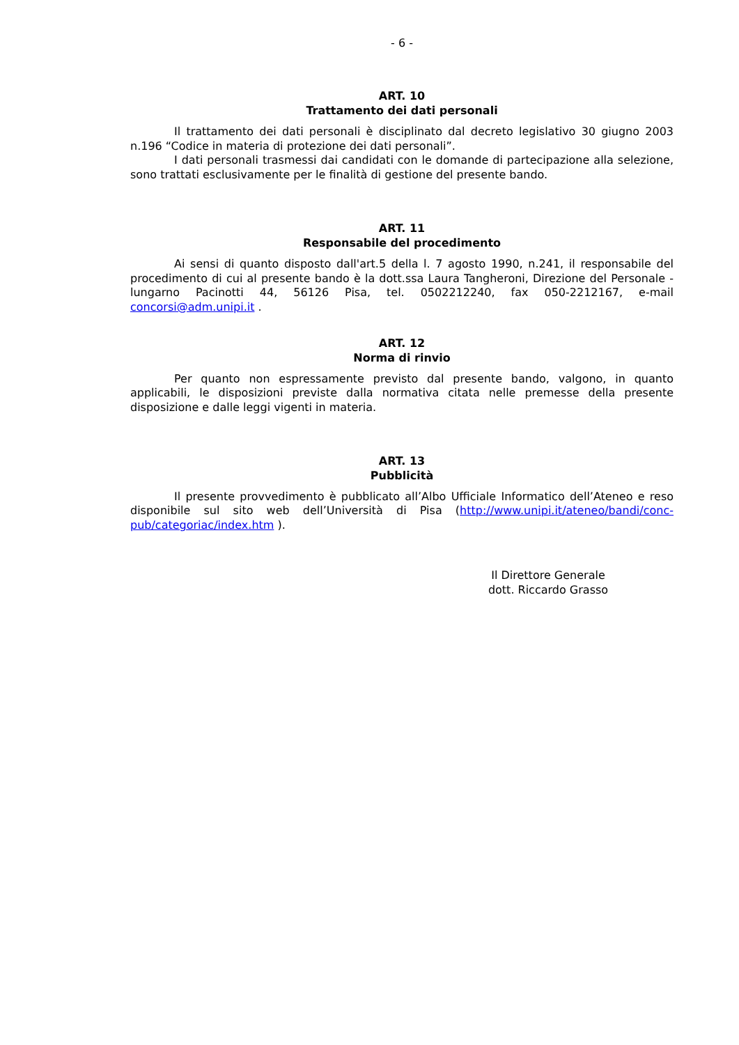- 6 -
ART. 10
Trattamento dei dati personali
Il trattamento dei dati personali è disciplinato dal decreto legislativo 30 giugno 2003 n.196 “Codice in materia di protezione dei dati personali”.
I dati personali trasmessi dai candidati con le domande di partecipazione alla selezione, sono trattati esclusivamente per le finalità di gestione del presente bando.
ART. 11
Responsabile del procedimento
Ai sensi di quanto disposto dall'art.5 della l. 7 agosto 1990, n.241, il responsabile del procedimento di cui al presente bando è la dott.ssa Laura Tangheroni, Direzione del Personale - lungarno Pacinotti 44, 56126 Pisa, tel. 0502212240, fax 050-2212167, e-mail concorsi@adm.unipi.it .
ART. 12
Norma di rinvio
Per quanto non espressamente previsto dal presente bando, valgono, in quanto applicabili, le disposizioni previste dalla normativa citata nelle premesse della presente disposizione e dalle leggi vigenti in materia.
ART. 13
Pubblicità
Il presente provvedimento è pubblicato all’Albo Ufficiale Informatico dell’Ateneo e reso disponibile sul sito web dell’Università di Pisa (http://www.unipi.it/ateneo/bandi/conc-pub/categoriac/index.htm ).
Il Direttore Generale
dott. Riccardo Grasso